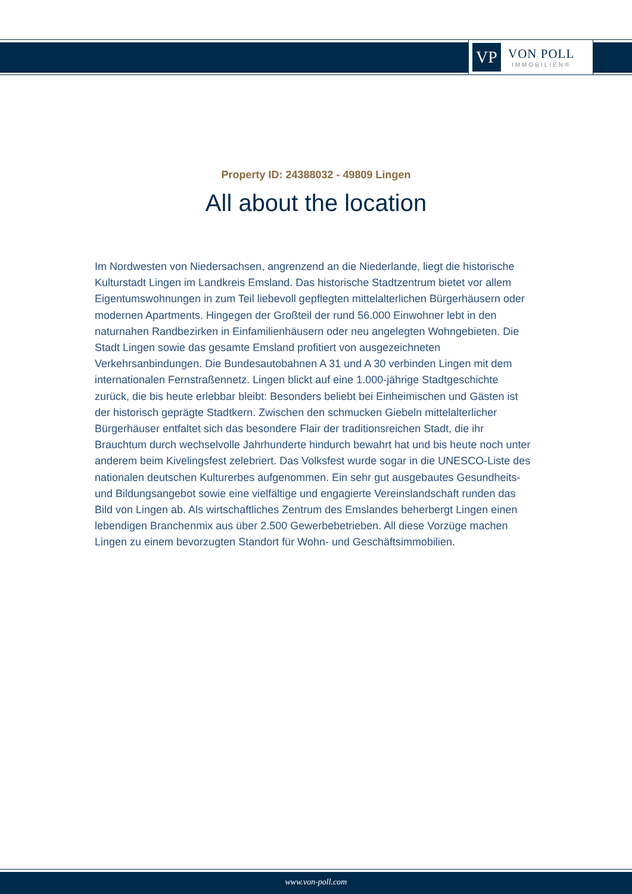VP
VON POLL
IMMOBILIEN®
Property ID: 24388032 - 49809 Lingen
All about the location
Im Nordwesten von Niedersachsen, angrenzend an die Niederlande, liegt die historische Kulturstadt Lingen im Landkreis Emsland. Das historische Stadtzentrum bietet vor allem Eigentumswohnungen in zum Teil liebevoll gepflegten mittelalterlichen Bürgerhäusern oder modernen Apartments. Hingegen der Großteil der rund 56.000 Einwohner lebt in den naturnahen Randbezirken in Einfamilienhäusern oder neu angelegten Wohngebieten. Die Stadt Lingen sowie das gesamte Emsland profitiert von ausgezeichneten Verkehrsanbindungen. Die Bundesautobahnen A 31 und A 30 verbinden Lingen mit dem internationalen Fernstraßennetz. Lingen blickt auf eine 1.000-jährige Stadtgeschichte zurück, die bis heute erlebbar bleibt: Besonders beliebt bei Einheimischen und Gästen ist der historisch geprägte Stadtkern. Zwischen den schmucken Giebeln mittelalterlicher Bürgerhäuser entfaltet sich das besondere Flair der traditionsreichen Stadt, die ihr Brauchtum durch wechselvolle Jahrhunderte hindurch bewahrt hat und bis heute noch unter anderem beim Kivelingsfest zelebriert. Das Volksfest wurde sogar in die UNESCO-Liste des nationalen deutschen Kulturerbes aufgenommen. Ein sehr gut ausgebautes Gesundheits- und Bildungsangebot sowie eine vielfältige und engagierte Vereinslandschaft runden das Bild von Lingen ab. Als wirtschaftliches Zentrum des Emslandes beherbergt Lingen einen lebendigen Branchenmix aus über 2.500 Gewerbebetrieben. All diese Vorzüge machen Lingen zu einem bevorzugten Standort für Wohn- und Geschäftsimmobilien.
www.von-poll.com